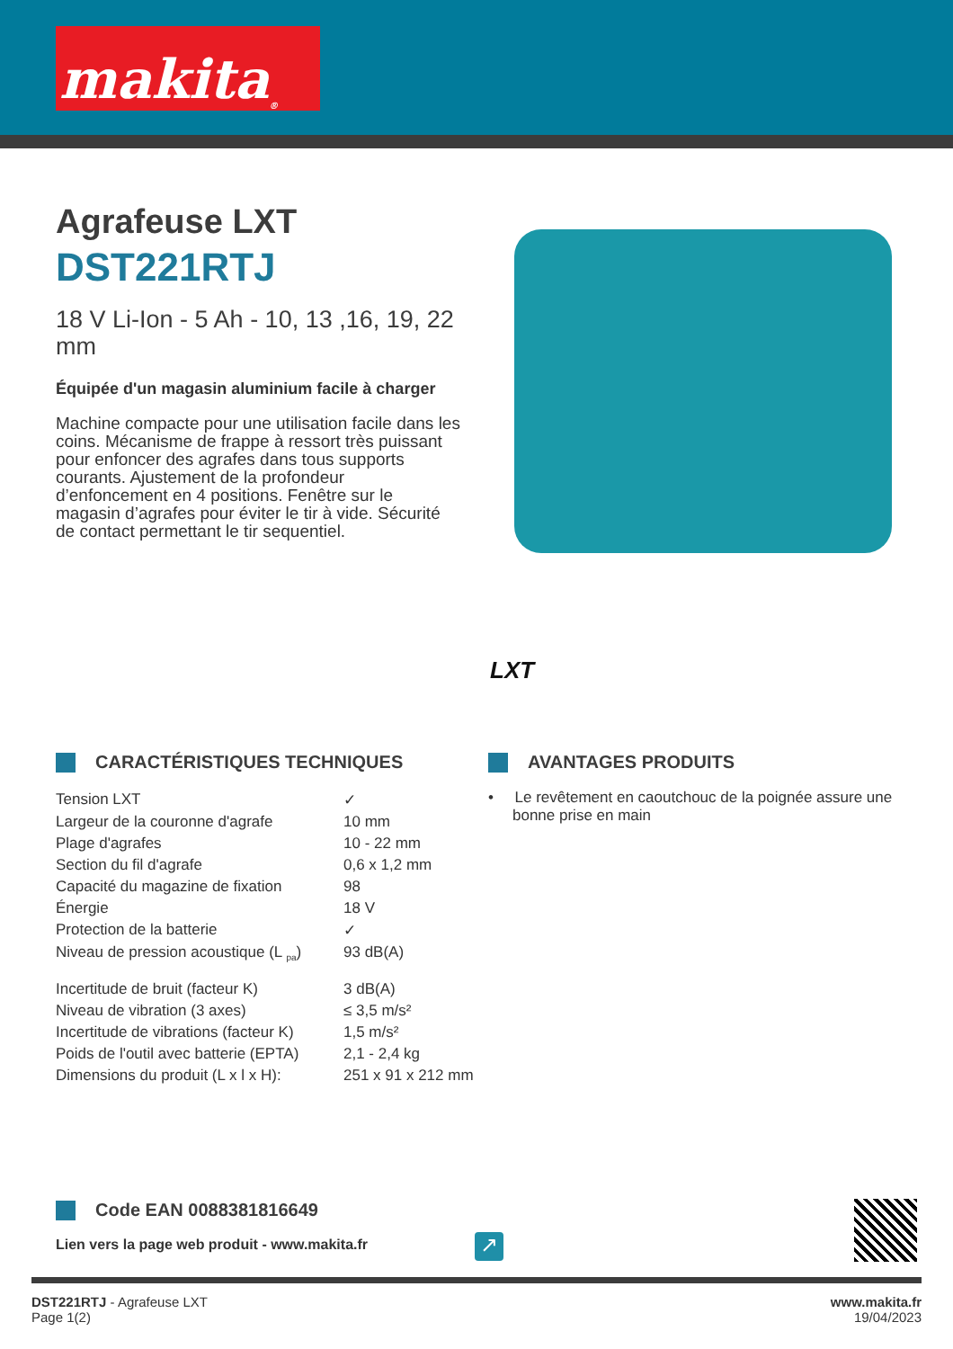makita<sup>®</sup>
Agrafeuse LXT
DST221RTJ
18 V Li-Ion - 5 Ah - 10, 13 ,16, 19, 22 mm
Équipée d'un magasin aluminium facile à charger
Machine compacte pour une utilisation facile dans les coins. Mécanisme de frappe à ressort très puissant pour enfoncer des agrafes dans tous supports courants. Ajustement de la profondeur d’enfoncement en 4 positions. Fenêtre sur le magasin d’agrafes pour éviter le tir à vide. Sécurité de contact permettant le tir sequentiel.
LXT
CARACTÉRISTIQUES TECHNIQUES
| Tension LXT | ✓ |
| Largeur de la couronne d'agrafe | 10 mm |
| Plage d'agrafes | 10 - 22 mm |
| Section du fil d'agrafe | 0,6 x 1,2 mm |
| Capacité du magazine de fixation | 98 |
| Énergie | 18 V |
| Protection de la batterie | ✓ |
| Niveau de pression acoustique (L <sub>pa</sub>) | 93 dB(A) |
| Incertitude de bruit (facteur K) | 3 dB(A) |
| Niveau de vibration (3 axes) | ≤ 3,5 m/s² |
| Incertitude de vibrations (facteur K) | 1,5 m/s² |
| Poids de l'outil avec batterie (EPTA) | 2,1 - 2,4 kg |
| Dimensions du produit (L x l x H): | 251 x 91 x 212 mm |
AVANTAGES PRODUITS
• Le revêtement en caoutchouc de la poignée assure une bonne prise en main
Code EAN 0088381816649
Lien vers la page web produit - www.makita.fr
↗
DST221RTJ - Agrafeuse LXT
Page 1(2)
www.makita.fr
19/04/2023